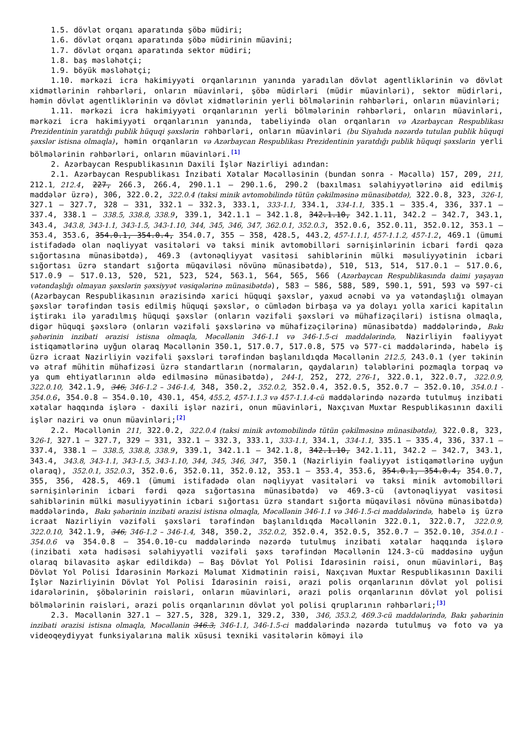1.5. dövlət orqanı aparatında şöbə müdiri;
1.6. dövlət orqanı aparatında şöbə müdirinin müavini;
1.7. dövlət orqanı aparatında sektor müdiri;
1.8. baş məsləhətçi;
1.9. böyük məsləhətçi;
1.10. mərkəzi icra hakimiyyəti orqanlarının yanında yaradılan dövlət agentliklərinin və dövlət xidmətlərinin rəhbərləri, onların müavinləri, şöbə müdirləri (müdir müavinləri), sektor müdirləri, həmin dövlət agentliklərinin və dövlət xidmətlərinin yerli bölmələrinin rəhbərləri, onların müavinləri;
1.11. mərkəzi icra hakimiyyəti orqanlarının yerli bölmələrinin rəhbərləri, onların müavinləri, mərkəzi icra hakimiyyəti orqanlarının yanında, tabeliyində olan orqanların və Azərbaycan Respublikası Prezidentinin yaratdığı publik hüquqi şəxslərin rəhbərləri, onların müavinləri (bu Siyahıda nəzərdə tutulan publik hüquqi şəxslər istisna olmaqla), həmin orqanların və Azərbaycan Respublikası Prezidentinin yaratdığı publik hüquqi şəxslərin yerli bölmələrinin rəhbərləri, onların müavinləri.<sup>[1]</sup>
2. Azərbaycan Respublikasının Daxili İşlər Nazirliyi adından:
2.1. Azərbaycan Respublikası İnzibati Xətalar Məcəlləsinin (bundan sonra - Məcəllə) 157, 209, 211, 212.1, 212.4, 227, 266.3, 266.4, 290.1.1 – 290.1.6, 290.2 (baxılması səlahiyyətlərinə aid edilmiş maddələr üzrə), 306, 322.0.2, 322.0.4 (taksi minik avtomobilində tütün çəkilməsinə münasibətdə), 322.0.8, 323, 326-1, 327.1 – 327.7, 328 – 331, 332.1 – 332.3, 333.1, 333-1.1, 334.1, 334-1.1, 335.1 – 335.4, 336, 337.1 – 337.4, 338.1 – 338.5, 338.8, 338.9, 339.1, 342.1.1 – 342.1.8, 342.1.10, 342.1.11, 342.2 – 342.7, 343.1, 343.4, 343.8, 343-1.1, 343-1.5, 343-1.10, 344, 345, 346, 347, 362.0.1, 352.0.3, 352.0.6, 352.0.11, 352.0.12, 353.1 – 353.4, 353.6, 354.0.1, 354.0.4, 354.0.7, 355 – 358, 428.5, 443.2, 457-1.1.1, 457-1.1.2, 457-1.2, 469.1 (ümumi istifadədə olan nəqliyyat vasitələri və taksi minik avtomobilləri sərnişinlərinin icbari fərdi qəza sığortasına münasibətdə), 469.3 (avtonəqliyyat vasitəsi sahiblərinin mülki məsuliyyətinin icbari sığortası üzrə standart sığorta müqaviləsi növünə münasibətdə), 510, 513, 514, 517.0.1 – 517.0.6, 517.0.9 – 517.0.13, 520, 521, 523, 524, 563.1, 564, 565, 566 (Azərbaycan Respublikasında daimi yaşayan vətəndaşlığı olmayan şəxslərin şəxsiyyət vəsiqələrinə münasibətdə), 583 – 586, 588, 589, 590.1, 591, 593 və 597-ci (Azərbaycan Respublikasının ərazisində xarici hüquqi şəxslər, yaxud əcnəbi və ya vətəndaşlığı olmayan şəxslər tərəfindən təsis edilmiş hüquqi şəxslər, o cümlədən birbaşa və ya dolayı yolla xarici kapitalın iştirakı ilə yaradılmış hüquqi şəxslər (onların vəzifəli şəxsləri və mühafizəçiləri) istisna olmaqla, digər hüquqi şəxslərə (onların vəzifəli şəxslərinə və mühafizəçilərinə) münasibətdə) maddələrində, Bakı şəhərinin inzibati ərazisi istisna olmaqla, Məcəllənin 346-1.1 və 346-1.5-ci maddələrində, Nazirliyin fəaliyyət istiqamətlərinə uyğun olaraq Məcəllənin 350.1, 517.0.7, 517.0.8, 575 və 577-ci maddələrində, habelə iş üzrə icraat Nazirliyin vəzifəli şəxsləri tərəfindən başlanıldıqda Məcəllənin 212.5, 243.0.1 (yer təkinin və ətraf mühitin mühafizəsi üzrə standartların (normaların, qaydaların) tələblərini pozmaqla torpaq və ya qum ehtiyatlarının əldə edilməsinə münasibətdə), 244-1, 252, 272, 276-1, 322.0.1, 322.0.7, 322.0.9, 322.0.10, 342.1.9, 346, 346-1.2 – 346-1.4, 348, 350.2, 352.0.2, 352.0.4, 352.0.5, 352.0.7 – 352.0.10, 354.0.1 - 354.0.6, 354.0.8 – 354.0.10, 430.1, 454, 455.2, 457-1.1.3 və 457-1.1.4-cü maddələrində nəzərdə tutulmuş inzibati xətalar haqqında işlərə - daxili işlər naziri, onun müavinləri, Naxçıvan Muxtar Respublikasının daxili işlər naziri və onun müavinləri;<sup>[2]</sup>
2.2. Məcəllənin 211, 322.0.2, 322.0.4 (taksi minik avtomobilində tütün çəkilməsinə münasibətdə), 322.0.8, 323, 326-1, 327.1 – 327.7, 329 – 331, 332.1 – 332.3, 333.1, 333-1.1, 334.1, 334-1.1, 335.1 – 335.4, 336, 337.1 – 337.4, 338.1 – 338.5, 338.8, 338.9, 339.1, 342.1.1 – 342.1.8, 342.1.10, 342.1.11, 342.2 – 342.7, 343.1, 343.4, 343.8, 343-1.1, 343-1.5, 343-1.10, 344, 345, 346, 347, 350.1 (Nazirliyin fəaliyyət istiqamətlərinə uyğun olaraq), 352.0.1, 352.0.3, 352.0.6, 352.0.11, 352.0.12, 353.1 – 353.4, 353.6, 354.0.1, 354.0.4, 354.0.7, 355, 356, 428.5, 469.1 (ümumi istifadədə olan nəqliyyat vasitələri və taksi minik avtomobilləri sərnişinlərinin icbari fərdi qəza sığortasına münasibətdə) və 469.3-cü (avtonəqliyyat vasitəsi sahiblərinin mülki məsuliyyətinin icbari sığortası üzrə standart sığorta müqaviləsi növünə münasibətdə) maddələrində, Bakı şəhərinin inzibati ərazisi istisna olmaqla, Məcəllənin 346-1.1 və 346-1.5-ci maddələrində, habelə iş üzrə icraat Nazirliyin vəzifəli şəxsləri tərəfindən başlanıldıqda Məcəllənin 322.0.1, 322.0.7, 322.0.9, 322.0.10, 342.1.9, 346, 346-1.2 – 346-1.4, 348, 350.2, 352.0.2, 352.0.4, 352.0.5, 352.0.7 – 352.0.10, 354.0.1 - 354.0.6 və 354.0.8 – 354.0.10-cu maddələrində nəzərdə tutulmuş inzibati xətalar haqqında işlərə (inzibati xəta hadisəsi səlahiyyətli vəzifəli şəxs tərəfindən Məcəllənin 124.3-cü maddəsinə uyğun olaraq bilavasitə aşkar edildikdə) – Baş Dövlət Yol Polisi İdarəsinin rəisi, onun müavinləri, Baş Dövlət Yol Polisi İdarəsinin Mərkəzi Məlumat Xidmətinin rəisi, Naxçıvan Muxtar Respublikasının Daxili İşlər Nazirliyinin Dövlət Yol Polisi İdarəsinin rəisi, ərazi polis orqanlarının dövlət yol polisi idarələrinin, şöbələrinin rəisləri, onların müavinləri, ərazi polis orqanlarının dövlət yol polisi bölmələrinin rəisləri, ərazi polis orqanlarının dövlət yol polisi qruplarının rəhbərləri;<sup>[3]</sup>
2.3. Məcəllənin 327.1 – 327.5, 328, 329.1, 329.2, 330, 346, 353.2, 469.3-cü maddələrində, Bakı şəhərinin inzibati ərazisi istisna olmaqla, Məcəllənin 346.3, 346-1.1, 346-1.5-ci maddələrində nəzərdə tutulmuş və foto və ya videoqeydiyyat funksiyalarına malik xüsusi texniki vasitələrin köməyi ilə